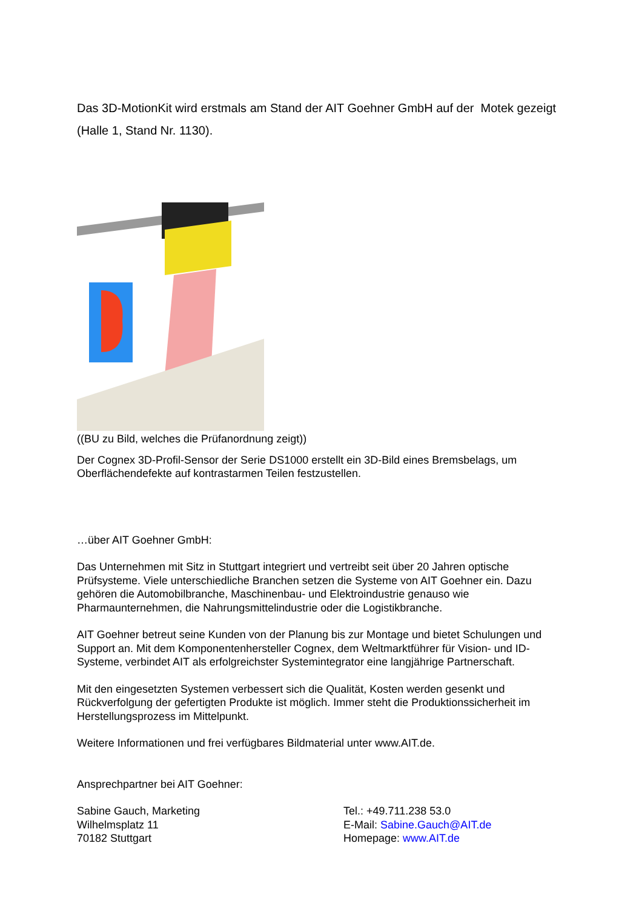Das 3D-MotionKit wird erstmals am Stand der AIT Goehner GmbH auf der Motek gezeigt (Halle 1, Stand Nr. 1130).
((BU zu Bild, welches die Prüfanordnung zeigt))
Der Cognex 3D-Profil-Sensor der Serie DS1000 erstellt ein 3D-Bild eines Bremsbelags, um Oberflächendefekte auf kontrastarmen Teilen festzustellen.
…über AIT Goehner GmbH:
Das Unternehmen mit Sitz in Stuttgart integriert und vertreibt seit über 20 Jahren optische Prüfsysteme. Viele unterschiedliche Branchen setzen die Systeme von AIT Goehner ein. Dazu gehören die Automobilbranche, Maschinenbau- und Elektroindustrie genauso wie Pharmaunternehmen, die Nahrungsmittelindustrie oder die Logistikbranche.
AIT Goehner betreut seine Kunden von der Planung bis zur Montage und bietet Schulungen und Support an. Mit dem Komponentenhersteller Cognex, dem Weltmarktführer für Vision- und ID-Systeme, verbindet AIT als erfolgreichster Systemintegrator eine langjährige Partnerschaft.
Mit den eingesetzten Systemen verbessert sich die Qualität, Kosten werden gesenkt und Rückverfolgung der gefertigten Produkte ist möglich. Immer steht die Produktionssicherheit im Herstellungsprozess im Mittelpunkt.
Weitere Informationen und frei verfügbares Bildmaterial unter www.AIT.de.
Ansprechpartner bei AIT Goehner:
Sabine Gauch, Marketing
Wilhelmsplatz 11
70182 Stuttgart
Tel.: +49.711.238 53.0
E-Mail: Sabine.Gauch@AIT.de
Homepage: www.AIT.de